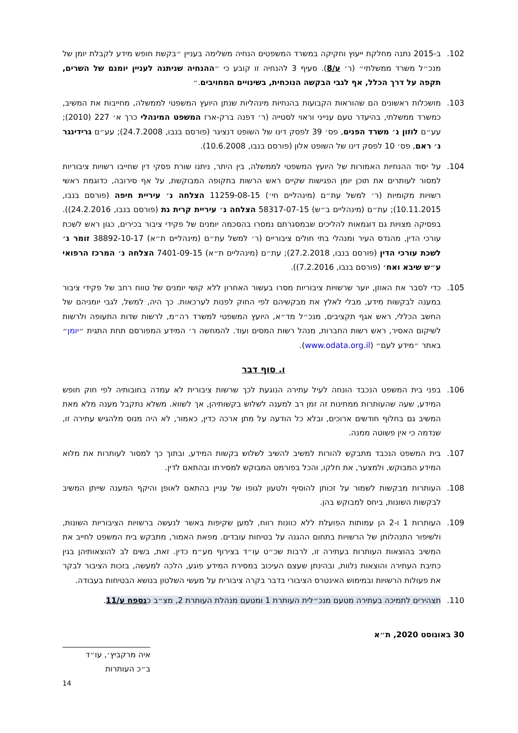102. ב-2015 נתנה מחלקת ייעוץ וחקיקה במשרד המשפטים הנחיה משלימה בעניין ״בקשת חופש מידע לקבלת יומן של מנכ״ל משרד ממשלתי״ (ר׳ ע/8). סעיף 3 להנחיה זו קובע כי ״ההנחיה שניתנה לעניין יומנם של השרים, תקפה על דרך הכלל, אף לגבי הבקשה הנוכחית, בשינויים המחויבים.״
103. מושכלות ראשונים הם שהוראות הקבועות בהנחיות מינהליות שנתן היועץ המשפטי לממשלה, מחייבות את המשיב, כמשרד ממשלתי, בהיעדר טעם ענייני וראוי לסטייה (ר׳ דפנה ברק-ארז המשפט המינהלי כרך א׳ 227 (2010); עע״ם לוזון נ׳ משרד הפנים, פס׳ 39 לפסק דינו של השופט דנציגר (פורסם בנבו, 24.7.2008); עע״ם גרידינגר נ׳ ראם, פס׳ 10 לפסק דינו של השופט אלון (פורסם בנבו, 10.6.2008).
104. על יסוד ההנחיות האמורות של היועץ המשפטי לממשלה, בין היתר, ניתנו שורת פסקי דין שחייבו רשויות ציבוריות למסור לעותרים את תוכן יומן הפגישות שקיים ראש הרשות בתקופה המבוקשת, על אף סירובה, כדוגמת ראשי רשויות מקומיות (ר׳ למשל עת״ם (מינהליים חי׳) 11259-08-15 הצלחה נ׳ עיריית חיפה (פורסם בנבו, 10.11.2015); עת״ם (מינהליים ב״ש) 58317-07-15 הצלחה נ׳ עיריית קרית גת (פורסם בנבו, 24.2.2016)). בפסיקה מצויות גם דוגמאות להליכים שבמסגרתם נמסרו בהסכמה יומנים של פקידי ציבור בכירים, כגון ראש לשכת עורכי הדין, מהנדס העיר ומנהלי בתי חולים ציבוריים (ר׳ למשל עת״ם (מינהליים ת״א) 38892-10-17 זומר נ׳ לשכת עורכי הדין (פורסם בנבו, 27.2.2018); עת״ם (מינהליים ת״א) 7401-09-15 הצלחה נ׳ המרכז הרפואי ע״ש שיבא ואח׳ (פורסם בנבו, 7.2.2016)).
105. כדי לסבר את האוזן, יוער שרשויות ציבוריות מסרו בעשור האחרון ללא קושי יומנים של טווח רחב של פקידי ציבור במענה לבקשות מידע, מבלי לאלץ את מבקשיהם לפי החוק לפנות לערכאות. כך היה, למשל, לגבי יומניהם של החשב הכללי, ראש אגף תקציבים, מנכ״ל מד״א, היועץ המשפטי למשרד רה״מ, לרשות שדות התעופה ולרשות לשיקום האסיר, ראש רשות החברות, מנהל רשות המסים ועוד. להמחשה ר׳ המידע המפורסם תחת התגית ״יומן״ באתר ״מידע לעם״ (www.odata.org.il).
ו. סוף דבר
106. בפני בית המשפט הנכבד הונחה לעיל עתירה הנוגעת לכך שרשות ציבורית לא עמדה בחובותיה לפי חוק חופש המידע, שעה שהעותרות ממתינות זה זמן רב למענה לשלוש בקשותיהן, אך לשווא. משלא נתקבל מענה מלא מאת המשיב גם בחלוף חודשים ארוכים, ובלא כל הודעה על מתן ארכה כדין, כאמור, לא היה מנוס מלהגיש עתירה זו, שנדמה כי אין פשוטה ממנה.
107. בית המשפט הנכבד מתבקש להורות למשיב להשיב לשלוש בקשות המידע, ובתוך כך למסור לעותרות את מלוא המידע המבוקש, ולמצער, את חלקו, והכל בפורמט המבוקש למסירתו ובהתאם לדין.
108. העותרות מבקשות לשמור על זכותן להוסיף ולטעון לגופו של עניין בהתאם לאופן והיקף המענה שייתן המשיב לבקשות השונות, ביחס למבוקש בהן.
109. העותרות 1 ו-2 הן עמותות הפועלת ללא כוונות רווח, למען שקיפות באשר לנעשה ברשויות הציבוריות השונות, ולשיפור התנהלותן של הרשויות בתחום ההגנה על בטיחות עובדים. מפאת האמור, מתבקש בית המשפט לחייב את המשיב בהוצאות העותרות בעתירה זו, לרבות שכ״ט עו״ד בצירוף מע״מ כדין. זאת, בשים לב להוצאותיהן בגין כתיבת העתירה והוצאות נלוות, ובהינתן שעצם העיכוב במסירת המידע פוגע, הלכה למעשה, בזכות הציבור לבקר את פעולות הרשויות ובמימוש האינטרס הציבורי בדבר בקרה ציבורית על מעשי השלטון בנושא הבטיחות בעבודה.
110. תצהירים לתמיכה בעתירה מטעם מנכ״לית העותרת 1 ומטעם מנהלת העותרת 2, מצ״ב כנספח ע/11.
30 באוגוסט 2020, ת״א איה מרקביץ׳, עו״ד
ב״כ העותרות
14